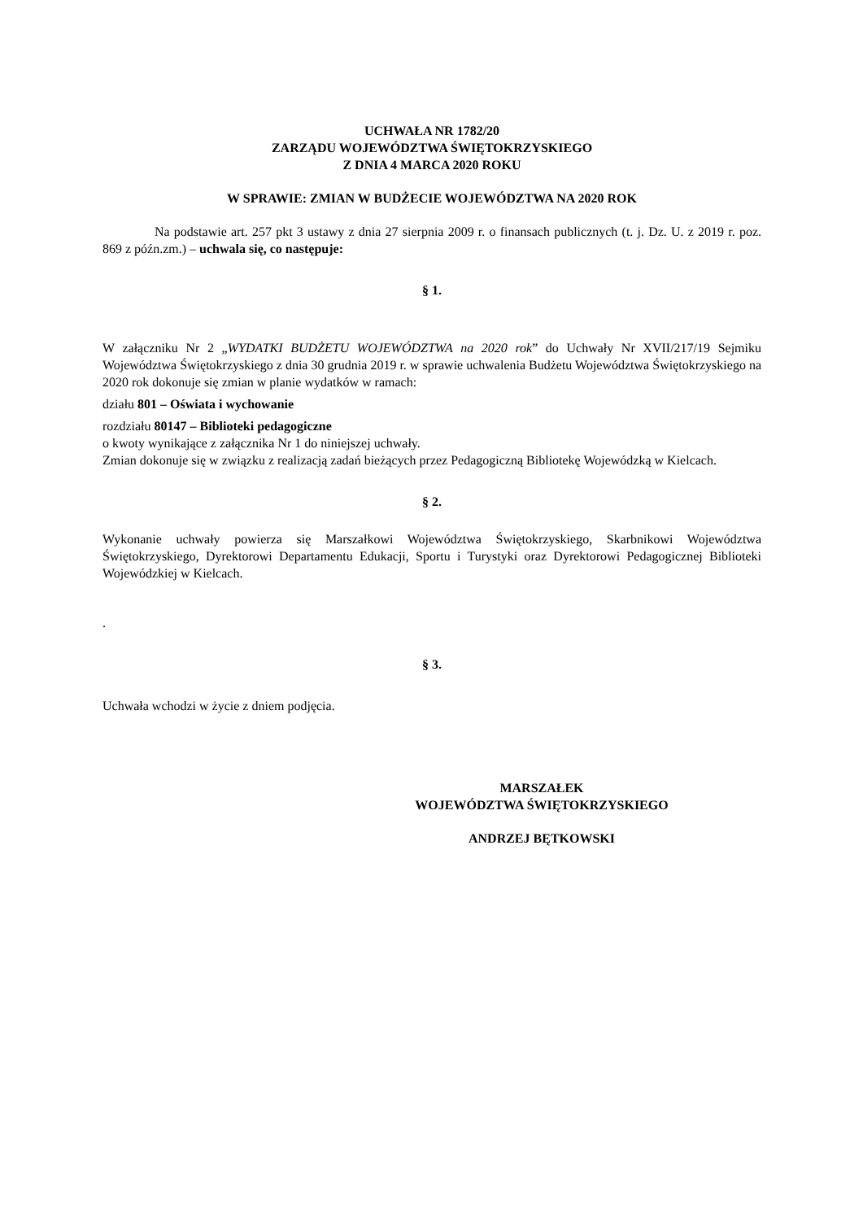UCHWAŁA NR 1782/20
ZARZĄDU WOJEWÓDZTWA ŚWIĘTOKRZYSKIEGO
Z DNIA 4 MARCA 2020 ROKU
W SPRAWIE: ZMIAN W BUDŻECIE WOJEWÓDZTWA NA 2020 ROK
Na podstawie art. 257 pkt 3 ustawy z dnia 27 sierpnia 2009 r. o finansach publicznych (t. j. Dz. U. z 2019 r. poz. 869 z późn.zm.) – uchwala się, co następuje:
§ 1.
W załączniku Nr 2 „WYDATKI BUDŻETU WOJEWÓDZTWA na 2020 rok” do Uchwały Nr XVII/217/19 Sejmiku Województwa Świętokrzyskiego z dnia 30 grudnia 2019 r. w sprawie uchwalenia Budżetu Województwa Świętokrzyskiego na 2020 rok dokonuje się zmian w planie wydatków w ramach:
działu 801 – Oświata i wychowanie
rozdziału 80147 – Biblioteki pedagogiczne
o kwoty wynikające z załącznika Nr 1 do niniejszej uchwały.
Zmian dokonuje się w związku z realizacją zadań bieżących przez Pedagogiczną Bibliotekę Wojewódzką w Kielcach.
§ 2.
Wykonanie uchwały powierza się Marszałkowi Województwa Świętokrzyskiego, Skarbnikowi Województwa Świętokrzyskiego, Dyrektorowi Departamentu Edukacji, Sportu i Turystyki oraz Dyrektorowi Pedagogicznej Biblioteki Wojewódzkiej w Kielcach.
.
§ 3.
Uchwała wchodzi w życie z dniem podjęcia.
MARSZAŁEK
WOJEWÓDZTWA ŚWIĘTOKRZYSKIEGO
ANDRZEJ BĘTKOWSKI